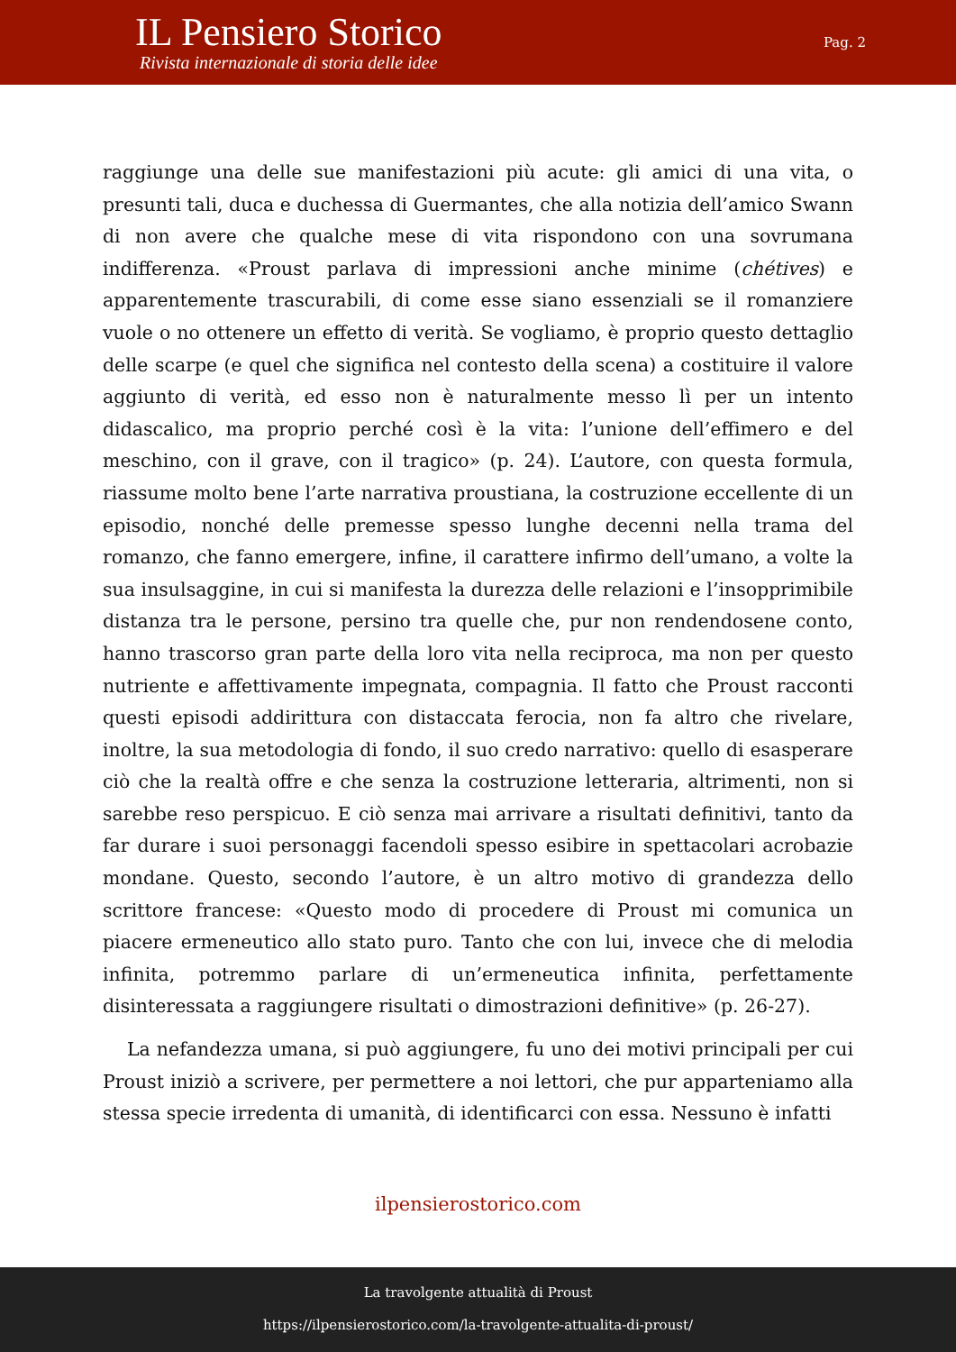IL Pensiero Storico
Rivista internazionale di storia delle idee
Pag. 2
raggiunge una delle sue manifestazioni più acute: gli amici di una vita, o presunti tali, duca e duchessa di Guermantes, che alla notizia dell’amico Swann di non avere che qualche mese di vita rispondono con una sovrumana indifferenza. «Proust parlava di impressioni anche minime (chétives) e apparentemente trascurabili, di come esse siano essenziali se il romanziere vuole o no ottenere un effetto di verità. Se vogliamo, è proprio questo dettaglio delle scarpe (e quel che significa nel contesto della scena) a costituire il valore aggiunto di verità, ed esso non è naturalmente messo lì per un intento didascalico, ma proprio perché così è la vita: l’unione dell’effimero e del meschino, con il grave, con il tragico» (p. 24). L’autore, con questa formula, riassume molto bene l’arte narrativa proustiana, la costruzione eccellente di un episodio, nonché delle premesse spesso lunghe decenni nella trama del romanzo, che fanno emergere, infine, il carattere infirmo dell’umano, a volte la sua insulsaggine, in cui si manifesta la durezza delle relazioni e l’insopprimibile distanza tra le persone, persino tra quelle che, pur non rendendosene conto, hanno trascorso gran parte della loro vita nella reciproca, ma non per questo nutriente e affettivamente impegnata, compagnia. Il fatto che Proust racconti questi episodi addirittura con distaccata ferocia, non fa altro che rivelare, inoltre, la sua metodologia di fondo, il suo credo narrativo: quello di esasperare ciò che la realtà offre e che senza la costruzione letteraria, altrimenti, non si sarebbe reso perspicuo. E ciò senza mai arrivare a risultati definitivi, tanto da far durare i suoi personaggi facendoli spesso esibire in spettacolari acrobazie mondane. Questo, secondo l’autore, è un altro motivo di grandezza dello scrittore francese: «Questo modo di procedere di Proust mi comunica un piacere ermeneutico allo stato puro. Tanto che con lui, invece che di melodia infinita, potremmo parlare di un’ermeneutica infinita, perfettamente disinteressata a raggiungere risultati o dimostrazioni definitive» (p. 26-27).
La nefandezza umana, si può aggiungere, fu uno dei motivi principali per cui Proust iniziò a scrivere, per permettere a noi lettori, che pur apparteniamo alla stessa specie irredenta di umanità, di identificarci con essa. Nessuno è infatti
ilpensierostorico.com
La travolgente attualità di Proust
https://ilpensierostorico.com/la-travolgente-attualita-di-proust/